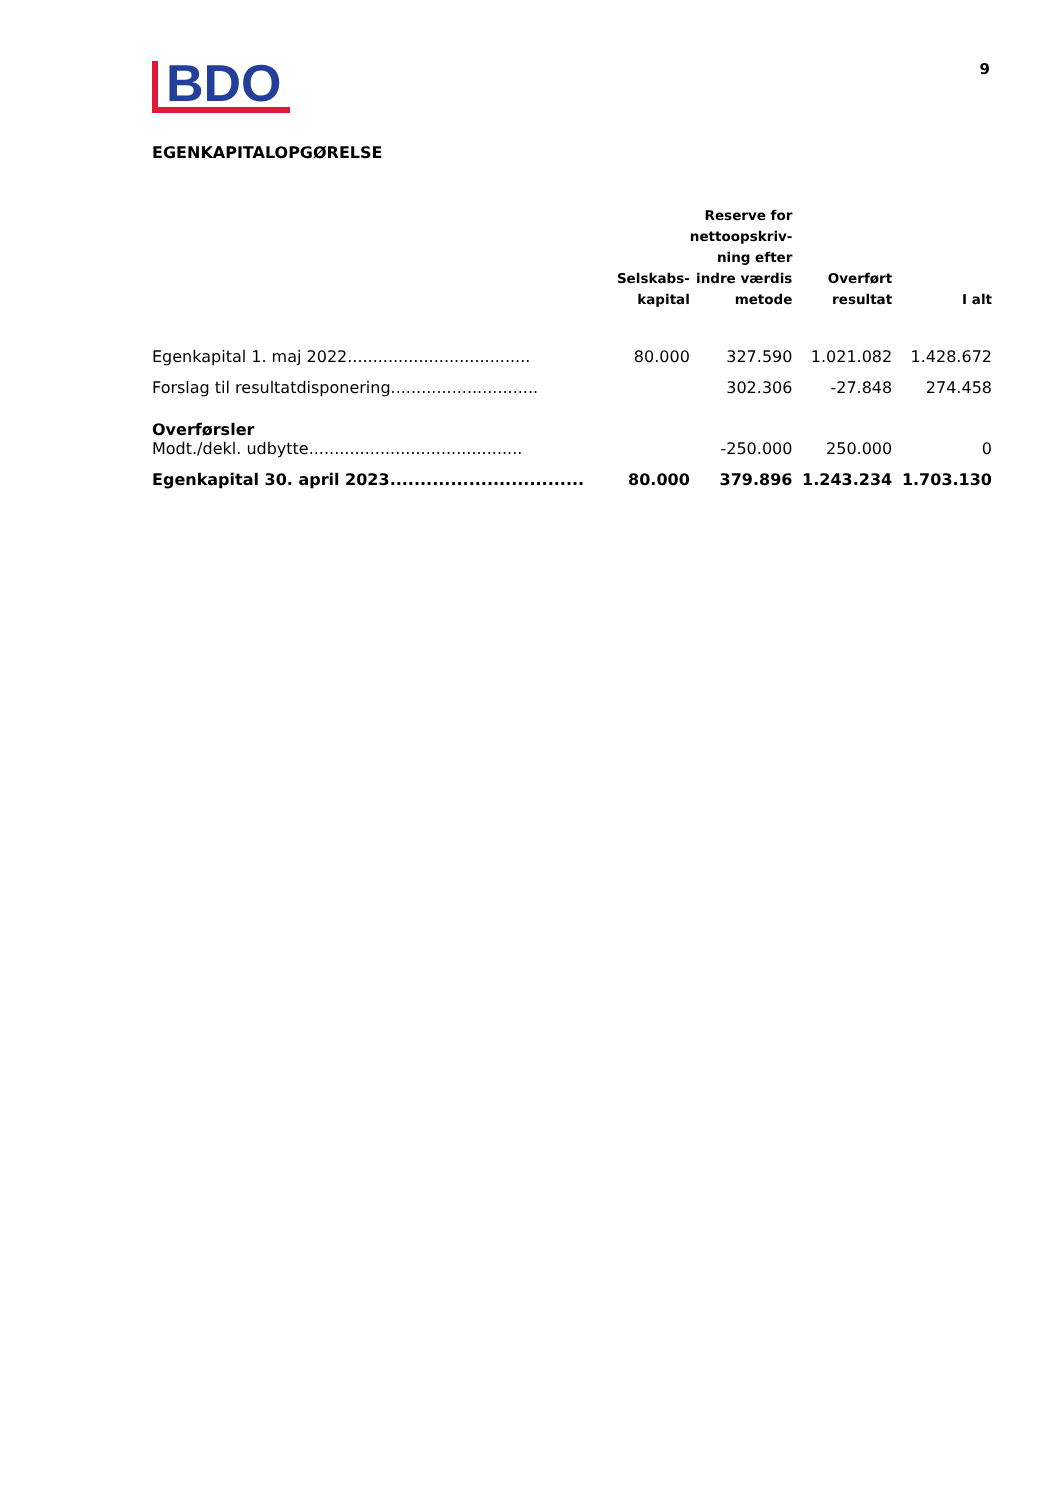BDO
9
EGENKAPITALOPGØRELSE
| | Selskabs- kapital | Reserve for nettoopskriv- ning efter indre værdis metode | Overført resultat | I alt |
| --- | --- | --- | --- | --- |
| Egenkapital 1. maj 2022.................................... | 80.000 | 327.590 | 1.021.082 | 1.428.672 |
| Forslag til resultatdisponering............................. | | 302.306 | -27.848 | 274.458 |
| Overførsler Modt./dekl. udbytte.......................................... | | -250.000 | 250.000 | 0 |
| Egenkapital 30. april 2023................................ | 80.000 | 379.896 | 1.243.234 | 1.703.130 |